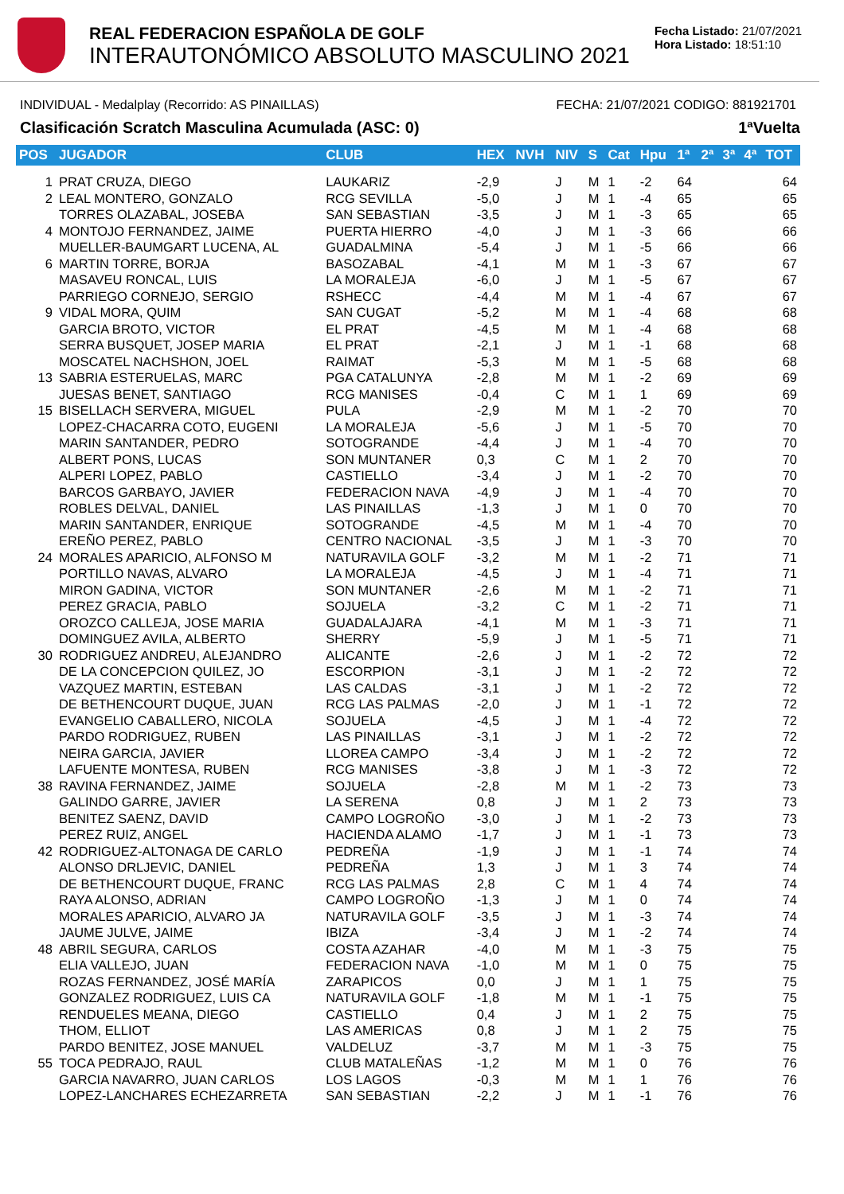REAL FEDERACION ESPAÑOLA DE GOLF
INTERAUTONÓMICO ABSOLUTO MASCULINO 2021
Fecha Listado: 21/07/2021
Hora Listado: 18:51:10
INDIVIDUAL - Medalplay (Recorrido: AS PINAILLAS) FECHA: 21/07/2021 CODIGO: 881921701
Clasificación Scratch Masculina Acumulada (ASC: 0) 1ªVuelta
| POS | JUGADOR | CLUB | HEX | NVH | NIV | S | Cat | Hpu | 1ª | 2ª | 3ª | 4ª | TOT |
| --- | --- | --- | --- | --- | --- | --- | --- | --- | --- | --- | --- | --- | --- |
| 1 | PRAT CRUZA, DIEGO | LAUKARIZ | -2,9 | | J | M | 1 | -2 | 64 | | | | 64 |
| 2 | LEAL MONTERO, GONZALO | RCG SEVILLA | -5,0 | | J | M | 1 | -4 | 65 | | | | 65 |
| | TORRES OLAZABAL, JOSEBA | SAN SEBASTIAN | -3,5 | | J | M | 1 | -3 | 65 | | | | 65 |
| 4 | MONTOJO FERNANDEZ, JAIME | PUERTA HIERRO | -4,0 | | J | M | 1 | -3 | 66 | | | | 66 |
| | MUELLER-BAUMGART LUCENA, AL | GUADALMINA | -5,4 | | J | M | 1 | -5 | 66 | | | | 66 |
| 6 | MARTIN TORRE, BORJA | BASOZABAL | -4,1 | | M | M | 1 | -3 | 67 | | | | 67 |
| | MASAVEU RONCAL, LUIS | LA MORALEJA | -6,0 | | J | M | 1 | -5 | 67 | | | | 67 |
| | PARRIEGO CORNEJO, SERGIO | RSHECC | -4,4 | | M | M | 1 | -4 | 67 | | | | 67 |
| 9 | VIDAL MORA, QUIM | SAN CUGAT | -5,2 | | M | M | 1 | -4 | 68 | | | | 68 |
| | GARCIA BROTO, VICTOR | EL PRAT | -4,5 | | M | M | 1 | -4 | 68 | | | | 68 |
| | SERRA BUSQUET, JOSEP MARIA | EL PRAT | -2,1 | | J | M | 1 | -1 | 68 | | | | 68 |
| | MOSCATEL NACHSHON, JOEL | RAIMAT | -5,3 | | M | M | 1 | -5 | 68 | | | | 68 |
| 13 | SABRIA ESTERUELAS, MARC | PGA CATALUNYA | -2,8 | | M | M | 1 | -2 | 69 | | | | 69 |
| | JUESAS BENET, SANTIAGO | RCG MANISES | -0,4 | | C | M | 1 | 1 | 69 | | | | 69 |
| 15 | BISELLACH SERVERA, MIGUEL | PULA | -2,9 | | M | M | 1 | -2 | 70 | | | | 70 |
| | LOPEZ-CHACARRA COTO, EUGENI | LA MORALEJA | -5,6 | | J | M | 1 | -5 | 70 | | | | 70 |
| | MARIN SANTANDER, PEDRO | SOTOGRANDE | -4,4 | | J | M | 1 | -4 | 70 | | | | 70 |
| | ALBERT PONS, LUCAS | SON MUNTANER | 0,3 | | C | M | 1 | 2 | 70 | | | | 70 |
| | ALPERI LOPEZ, PABLO | CASTIELLO | -3,4 | | J | M | 1 | -2 | 70 | | | | 70 |
| | BARCOS GARBAYO, JAVIER | FEDERACION NAVA | -4,9 | | J | M | 1 | -4 | 70 | | | | 70 |
| | ROBLES DELVAL, DANIEL | LAS PINAILLAS | -1,3 | | J | M | 1 | 0 | 70 | | | | 70 |
| | MARIN SANTANDER, ENRIQUE | SOTOGRANDE | -4,5 | | M | M | 1 | -4 | 70 | | | | 70 |
| | EREÑO PEREZ, PABLO | CENTRO NACIONAL | -3,5 | | J | M | 1 | -3 | 70 | | | | 70 |
| 24 | MORALES APARICIO, ALFONSO M | NATURAVILA GOLF | -3,2 | | M | M | 1 | -2 | 71 | | | | 71 |
| | PORTILLO NAVAS, ALVARO | LA MORALEJA | -4,5 | | J | M | 1 | -4 | 71 | | | | 71 |
| | MIRON GADINA, VICTOR | SON MUNTANER | -2,6 | | M | M | 1 | -2 | 71 | | | | 71 |
| | PEREZ GRACIA, PABLO | SOJUELA | -3,2 | | C | M | 1 | -2 | 71 | | | | 71 |
| | OROZCO CALLEJA, JOSE MARIA | GUADALAJARA | -4,1 | | M | M | 1 | -3 | 71 | | | | 71 |
| | DOMINGUEZ AVILA, ALBERTO | SHERRY | -5,9 | | J | M | 1 | -5 | 71 | | | | 71 |
| 30 | RODRIGUEZ ANDREU, ALEJANDRO | ALICANTE | -2,6 | | J | M | 1 | -2 | 72 | | | | 72 |
| | DE LA CONCEPCION QUILEZ, JO | ESCORPION | -3,1 | | J | M | 1 | -2 | 72 | | | | 72 |
| | VAZQUEZ MARTIN, ESTEBAN | LAS CALDAS | -3,1 | | J | M | 1 | -2 | 72 | | | | 72 |
| | DE BETHENCOURT DUQUE, JUAN | RCG LAS PALMAS | -2,0 | | J | M | 1 | -1 | 72 | | | | 72 |
| | EVANGELIO CABALLERO, NICOLA | SOJUELA | -4,5 | | J | M | 1 | -4 | 72 | | | | 72 |
| | PARDO RODRIGUEZ, RUBEN | LAS PINAILLAS | -3,1 | | J | M | 1 | -2 | 72 | | | | 72 |
| | NEIRA GARCIA, JAVIER | LLOREA CAMPO | -3,4 | | J | M | 1 | -2 | 72 | | | | 72 |
| | LAFUENTE MONTESA, RUBEN | RCG MANISES | -3,8 | | J | M | 1 | -3 | 72 | | | | 72 |
| 38 | RAVINA FERNANDEZ, JAIME | SOJUELA | -2,8 | | M | M | 1 | -2 | 73 | | | | 73 |
| | GALINDO GARRE, JAVIER | LA SERENA | 0,8 | | J | M | 1 | 2 | 73 | | | | 73 |
| | BENITEZ SAENZ, DAVID | CAMPO LOGROÑO | -3,0 | | J | M | 1 | -2 | 73 | | | | 73 |
| | PEREZ RUIZ, ANGEL | HACIENDA ALAMO | -1,7 | | J | M | 1 | -1 | 73 | | | | 73 |
| 42 | RODRIGUEZ-ALTONAGA DE CARLO | PEDREÑA | -1,9 | | J | M | 1 | -1 | 74 | | | | 74 |
| | ALONSO DRLJEVIC, DANIEL | PEDREÑA | 1,3 | | J | M | 1 | 3 | 74 | | | | 74 |
| | DE BETHENCOURT DUQUE, FRANC | RCG LAS PALMAS | 2,8 | | C | M | 1 | 4 | 74 | | | | 74 |
| | RAYA ALONSO, ADRIAN | CAMPO LOGROÑO | -1,3 | | J | M | 1 | 0 | 74 | | | | 74 |
| | MORALES APARICIO, ALVARO JA | NATURAVILA GOLF | -3,5 | | J | M | 1 | -3 | 74 | | | | 74 |
| | JAUME JULVE, JAIME | IBIZA | -3,4 | | J | M | 1 | -2 | 74 | | | | 74 |
| 48 | ABRIL SEGURA, CARLOS | COSTA AZAHAR | -4,0 | | M | M | 1 | -3 | 75 | | | | 75 |
| | ELIA VALLEJO, JUAN | FEDERACION NAVA | -1,0 | | M | M | 1 | 0 | 75 | | | | 75 |
| | ROZAS FERNANDEZ, JOSÉ MARÍA | ZARAPICOS | 0,0 | | J | M | 1 | 1 | 75 | | | | 75 |
| | GONZALEZ RODRIGUEZ, LUIS CA | NATURAVILA GOLF | -1,8 | | M | M | 1 | -1 | 75 | | | | 75 |
| | RENDUELES MEANA, DIEGO | CASTIELLO | 0,4 | | J | M | 1 | 2 | 75 | | | | 75 |
| | THOM, ELLIOT | LAS AMERICAS | 0,8 | | J | M | 1 | 2 | 75 | | | | 75 |
| | PARDO BENITEZ, JOSE MANUEL | VALDELUZ | -3,7 | | M | M | 1 | -3 | 75 | | | | 75 |
| 55 | TOCA PEDRAJO, RAUL | CLUB MATALEÑAS | -1,2 | | M | M | 1 | 0 | 76 | | | | 76 |
| | GARCIA NAVARRO, JUAN CARLOS | LOS LAGOS | -0,3 | | M | M | 1 | 1 | 76 | | | | 76 |
| | LOPEZ-LANCHARES ECHEZARRETA | SAN SEBASTIAN | -2,2 | | J | M | 1 | -1 | 76 | | | | 76 |